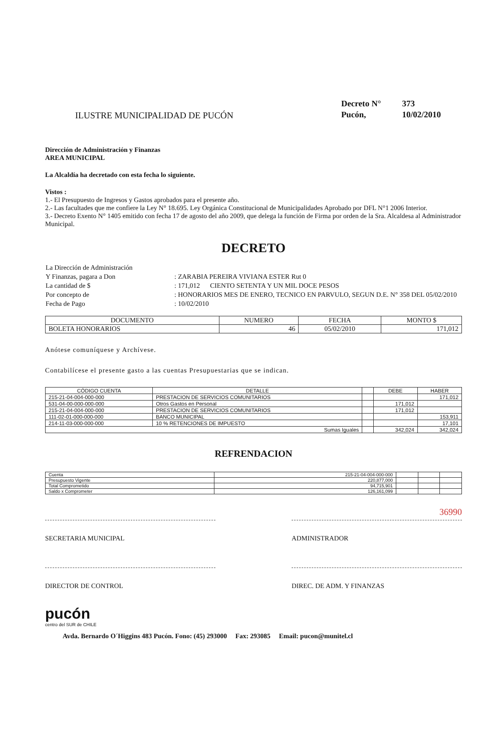ILUSTRE MUNICIPALIDAD DE PUCÓN
| Decreto N° | 373 |
| Pucón, | 10/02/2010 |
Dirección de Administración y Finanzas
AREA MUNICIPAL
La Alcaldía ha decretado con esta fecha lo siguiente.
Vistos :
1.- El Presupuesto de Ingresos y Gastos aprobados para el presente año.
2.- Las facultades que me confiere la Ley N° 18.695. Ley Orgánica Constitucional de Municipalidades Aprobado por DFL N°1 2006 Interior.
3.- Decreto Exento N° 1405 emitido con fecha 17 de agosto del año 2009, que delega la función de Firma por orden de la Sra. Alcaldesa al Administrador Municipal.
DECRETO
| La Dirección de Administración | |
| Y Finanzas, pagara a Don | : ZARABIA PEREIRA VIVIANA ESTER Rut 0 |
| La cantidad de $ | : 171,012 CIENTO SETENTA Y UN MIL DOCE PESOS |
| Por concepto de | : HONORARIOS MES DE ENERO, TECNICO EN PARVULO, SEGUN D.E. N° 358 DEL 05/02/2010 |
| Fecha de Pago | : 10/02/2010 |
| DOCUMENTO | NUMERO | FECHA | MONTO $ |
| --- | --- | --- | --- |
| BOLETA HONORARIOS | 46 | 05/02/2010 | 171,012 |
Anótese comuníquese y Archívese.
Contabilícese el presente gasto a las cuentas Presupuestarias que se indican.
| CÓDIGO CUENTA | DETALLE | | DEBE | HABER |
| --- | --- | --- | --- | --- |
| 215-21-04-004-000-000 | PRESTACION DE SERVICIOS COMUNITARIOS | | | 171,012 |
| 531-04-00-000-000-000 | Otros Gastos en Personal | | 171,012 | |
| 215-21-04-004-000-000 | PRESTACION DE SERVICIOS COMUNITARIOS | | 171,012 | |
| 111-02-01-000-000-000 | BANCO MUNICIPAL | | | 153,911 |
| 214-11-03-000-000-000 | 10 % RETENCIONES DE IMPUESTO | | | 17,101 |
| Sumas Iguales | | | 342,024 | 342,024 |
REFRENDACION
| Cuenta | 215-21-04-004-000-000 | | | |
| Presupuesto Vigente | 220,877,000 | | | |
| Total Comprometido | 94,715,901 | | | |
| Saldo x Comprometer | 126,161,099 | | | |
36990
SECRETARIA MUNICIPAL ADMINISTRADOR
DIRECTOR DE CONTROL DIREC. DE ADM. Y FINANZAS
pucón
centro del SUR de CHILE
Avda. Bernardo O´Higgins 483 Pucón. Fono: (45) 293000 Fax: 293085 Email: pucon@munitel.cl